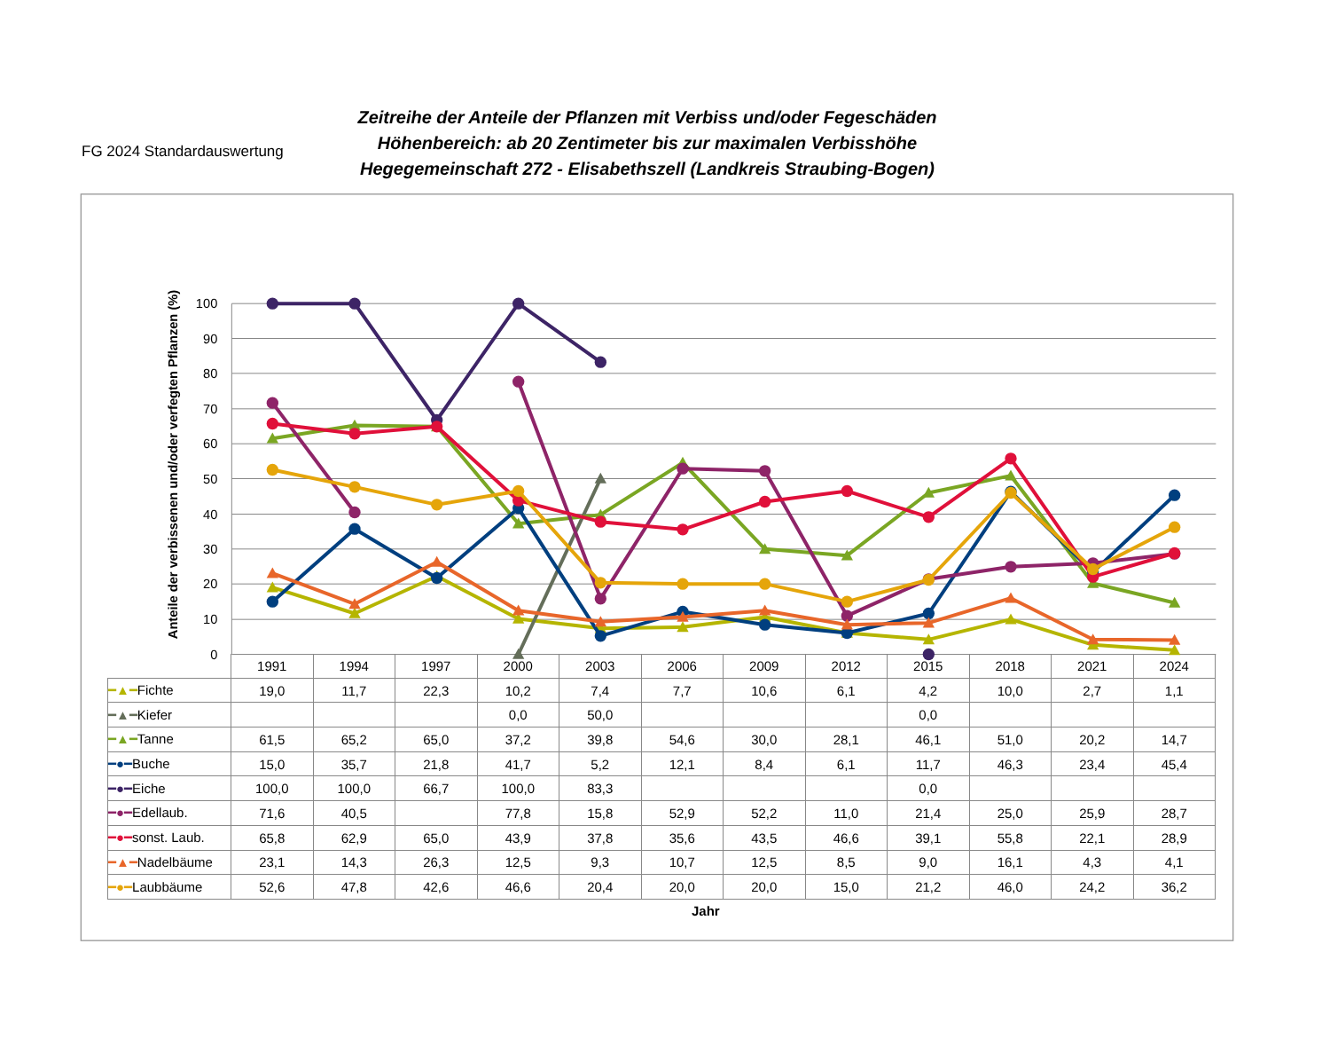100
90
80
70
60
50
40
30
20
10
0
Anteile der verbissenen und/oder verfegten Pflanzen (%)
FG 2024 Standardauswertung
Zeitreihe der Anteile der Pflanzen mit Verbiss und/oder Fegeschäden
Höhenbereich: ab 20 Zentimeter bis zur maximalen Verbisshöhe
Hegegemeinschaft 272 - Elisabethszell (Landkreis Straubing-Bogen)
| | 1991 | 1994 | 1997 | 2000 | 2003 | 2006 | 2009 | 2012 | 2015 | 2018 | 2021 | 2024 |
| --- | --- | --- | --- | --- | --- | --- | --- | --- | --- | --- | --- | --- |
| ━▲━ Fichte | 19,0 | 11,7 | 22,3 | 10,2 | 7,4 | 7,7 | 10,6 | 6,1 | 4,2 | 10,0 | 2,7 | 1,1 |
| ━▲━ Kiefer | | | | 0,0 | 50,0 | | | | 0,0 | | | |
| ━▲━ Tanne | 61,5 | 65,2 | 65,0 | 37,2 | 39,8 | 54,6 | 30,0 | 28,1 | 46,1 | 51,0 | 20,2 | 14,7 |
| ━●━ Buche | 15,0 | 35,7 | 21,8 | 41,7 | 5,2 | 12,1 | 8,4 | 6,1 | 11,7 | 46,3 | 23,4 | 45,4 |
| ━●━ Eiche | 100,0 | 100,0 | 66,7 | 100,0 | 83,3 | | | | 0,0 | | | |
| ━●━ Edellaub. | 71,6 | 40,5 | | 77,8 | 15,8 | 52,9 | 52,2 | 11,0 | 21,4 | 25,0 | 25,9 | 28,7 |
| ━●━ sonst. Laub. | 65,8 | 62,9 | 65,0 | 43,9 | 37,8 | 35,6 | 43,5 | 46,6 | 39,1 | 55,8 | 22,1 | 28,9 |
| ━▲━ Nadelbäume | 23,1 | 14,3 | 26,3 | 12,5 | 9,3 | 10,7 | 12,5 | 8,5 | 9,0 | 16,1 | 4,3 | 4,1 |
| ━●━ Laubbäume | 52,6 | 47,8 | 42,6 | 46,6 | 20,4 | 20,0 | 20,0 | 15,0 | 21,2 | 46,0 | 24,2 | 36,2 |
Jahr